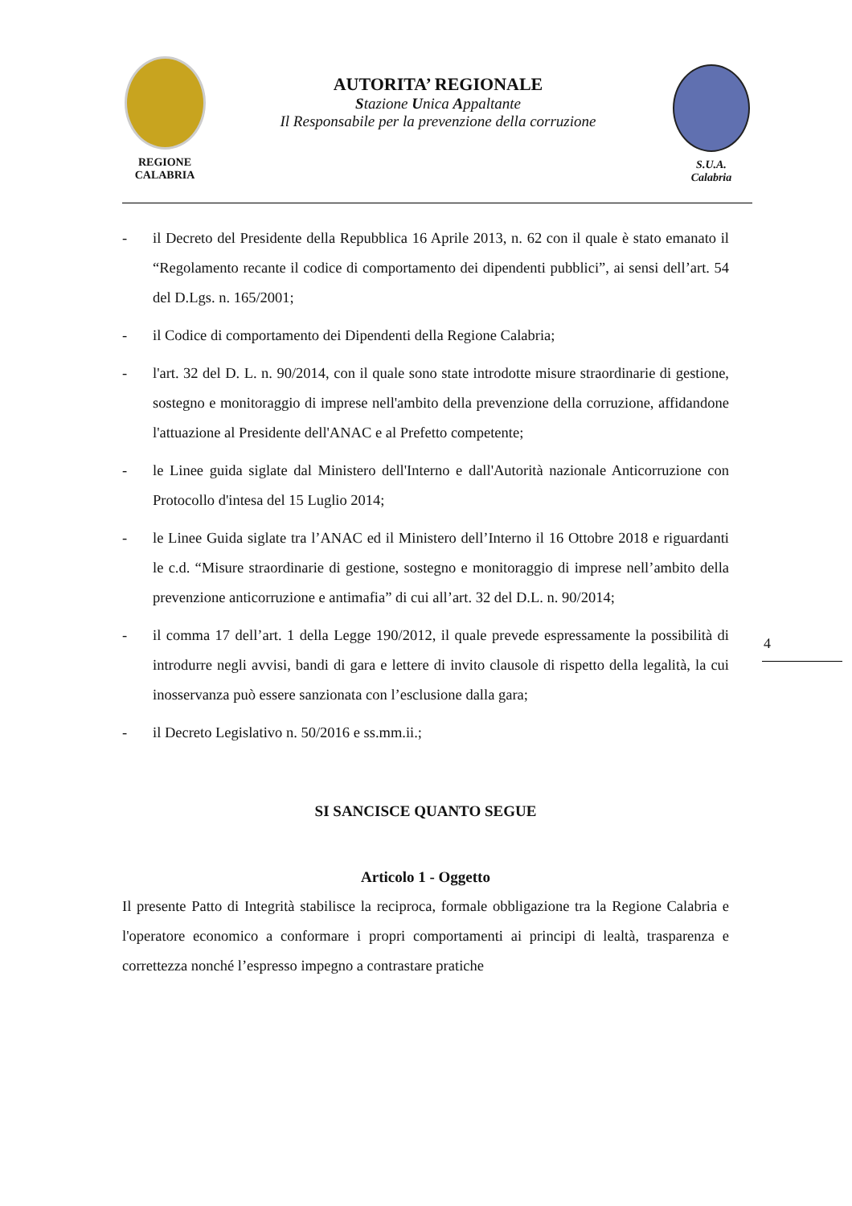REGIONE
CALABRIA
AUTORITA’ REGIONALE
Stazione Unica Appaltante
Il Responsabile per la prevenzione della corruzione
S.U.A.
Calabria
- il Decreto del Presidente della Repubblica 16 Aprile 2013, n. 62 con il quale è stato emanato il “Regolamento recante il codice di comportamento dei dipendenti pubblici”, ai sensi dell’art. 54 del D.Lgs. n. 165/2001;
- il Codice di comportamento dei Dipendenti della Regione Calabria;
- l'art. 32 del D. L. n. 90/2014, con il quale sono state introdotte misure straordinarie di gestione, sostegno e monitoraggio di imprese nell'ambito della prevenzione della corruzione, affidandone l'attuazione al Presidente dell'ANAC e al Prefetto competente;
- le Linee guida siglate dal Ministero dell'Interno e dall'Autorità nazionale Anticorruzione con Protocollo d'intesa del 15 Luglio 2014;
- le Linee Guida siglate tra l’ANAC ed il Ministero dell’Interno il 16 Ottobre 2018 e riguardanti le c.d. “Misure straordinarie di gestione, sostegno e monitoraggio di imprese nell’ambito della prevenzione anticorruzione e antimafia” di cui all’art. 32 del D.L. n. 90/2014;
- il comma 17 dell’art. 1 della Legge 190/2012, il quale prevede espressamente la possibilità di introdurre negli avvisi, bandi di gara e lettere di invito clausole di rispetto della legalità, la cui inosservanza può essere sanzionata con l’esclusione dalla gara;
- il Decreto Legislativo n. 50/2016 e ss.mm.ii.;
SI SANCISCE QUANTO SEGUE
Articolo 1 - Oggetto
Il presente Patto di Integrità stabilisce la reciproca, formale obbligazione tra la Regione Calabria e l'operatore economico a conformare i propri comportamenti ai principi di lealtà, trasparenza e correttezza nonché l’espresso impegno a contrastare pratiche
4